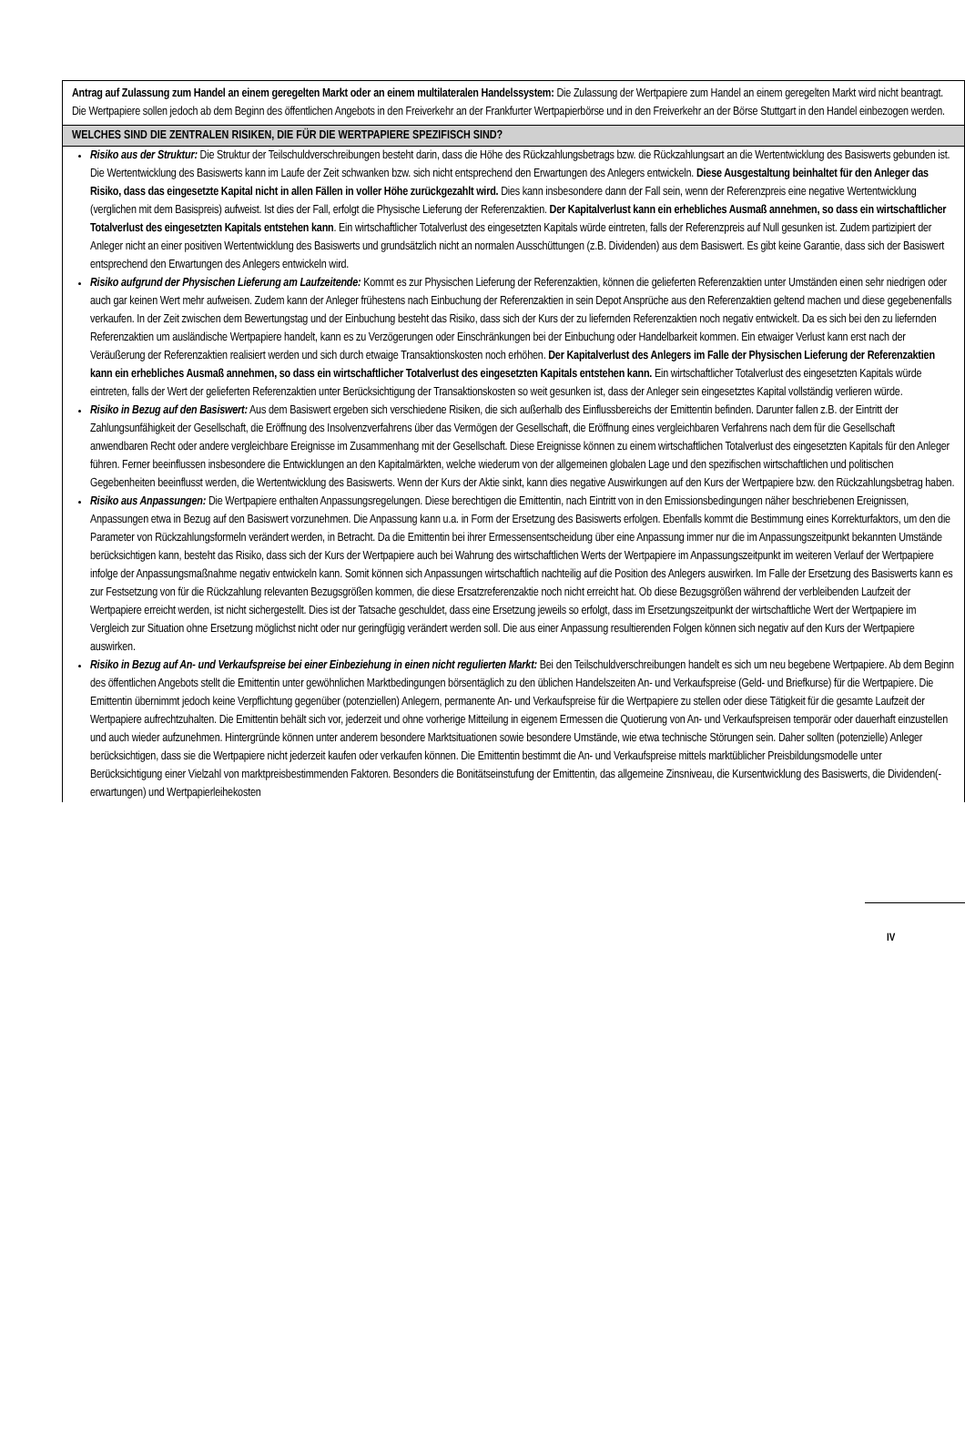Antrag auf Zulassung zum Handel an einem geregelten Markt oder an einem multilateralen Handelssystem: Die Zulassung der Wertpapiere zum Handel an einem geregelten Markt wird nicht beantragt. Die Wertpapiere sollen jedoch ab dem Beginn des öffentlichen Angebots in den Freiverkehr an der Frankfurter Wertpapierbörse und in den Freiverkehr an der Börse Stuttgart in den Handel einbezogen werden.
WELCHES SIND DIE ZENTRALEN RISIKEN, DIE FÜR DIE WERTPAPIERE SPEZIFISCH SIND?
Risiko aus der Struktur: Die Struktur der Teilschuldverschreibungen besteht darin, dass die Höhe des Rückzahlungsbetrags bzw. die Rückzahlungsart an die Wertentwicklung des Basiswerts gebunden ist. Die Wertentwicklung des Basiswerts kann im Laufe der Zeit schwanken bzw. sich nicht entsprechend den Erwartungen des Anlegers entwickeln. Diese Ausgestaltung beinhaltet für den Anleger das Risiko, dass das eingesetzte Kapital nicht in allen Fällen in voller Höhe zurückgezahlt wird. Dies kann insbesondere dann der Fall sein, wenn der Referenzpreis eine negative Wertentwicklung (verglichen mit dem Basispreis) aufweist. Ist dies der Fall, erfolgt die Physische Lieferung der Referenzaktien. Der Kapitalverlust kann ein erhebliches Ausmaß annehmen, so dass ein wirtschaftlicher Totalverlust des eingesetzten Kapitals entstehen kann. Ein wirtschaftlicher Totalverlust des eingesetzten Kapitals würde eintreten, falls der Referenzpreis auf Null gesunken ist. Zudem partizipiert der Anleger nicht an einer positiven Wertentwicklung des Basiswerts und grundsätzlich nicht an normalen Ausschüttungen (z.B. Dividenden) aus dem Basiswert. Es gibt keine Garantie, dass sich der Basiswert entsprechend den Erwartungen des Anlegers entwickeln wird.
Risiko aufgrund der Physischen Lieferung am Laufzeitende: Kommt es zur Physischen Lieferung der Referenzaktien, können die gelieferten Referenzaktien unter Umständen einen sehr niedrigen oder auch gar keinen Wert mehr aufweisen. Zudem kann der Anleger frühestens nach Einbuchung der Referenzaktien in sein Depot Ansprüche aus den Referenzaktien geltend machen und diese gegebenenfalls verkaufen. In der Zeit zwischen dem Bewertungstag und der Einbuchung besteht das Risiko, dass sich der Kurs der zu liefernden Referenzaktien noch negativ entwickelt. Da es sich bei den zu liefernden Referenzaktien um ausländische Wertpapiere handelt, kann es zu Verzögerungen oder Einschränkungen bei der Einbuchung oder Handelbarkeit kommen. Ein etwaiger Verlust kann erst nach der Veräußerung der Referenzaktien realisiert werden und sich durch etwaige Transaktionskosten noch erhöhen. Der Kapitalverlust des Anlegers im Falle der Physischen Lieferung der Referenzaktien kann ein erhebliches Ausmaß annehmen, so dass ein wirtschaftlicher Totalverlust des eingesetzten Kapitals entstehen kann. Ein wirtschaftlicher Totalverlust des eingesetzten Kapitals würde eintreten, falls der Wert der gelieferten Referenzaktien unter Berücksichtigung der Transaktionskosten so weit gesunken ist, dass der Anleger sein eingesetztes Kapital vollständig verlieren würde.
Risiko in Bezug auf den Basiswert: Aus dem Basiswert ergeben sich verschiedene Risiken, die sich außerhalb des Einflussbereichs der Emittentin befinden. Darunter fallen z.B. der Eintritt der Zahlungsunfähigkeit der Gesellschaft, die Eröffnung des Insolvenzverfahrens über das Vermögen der Gesellschaft, die Eröffnung eines vergleichbaren Verfahrens nach dem für die Gesellschaft anwendbaren Recht oder andere vergleichbare Ereignisse im Zusammenhang mit der Gesellschaft. Diese Ereignisse können zu einem wirtschaftlichen Totalverlust des eingesetzten Kapitals für den Anleger führen. Ferner beeinflussen insbesondere die Entwicklungen an den Kapitalmärkten, welche wiederum von der allgemeinen globalen Lage und den spezifischen wirtschaftlichen und politischen Gegebenheiten beeinflusst werden, die Wertentwicklung des Basiswerts. Wenn der Kurs der Aktie sinkt, kann dies negative Auswirkungen auf den Kurs der Wertpapiere bzw. den Rückzahlungsbetrag haben.
Risiko aus Anpassungen: Die Wertpapiere enthalten Anpassungsregelungen. Diese berechtigen die Emittentin, nach Eintritt von in den Emissionsbedingungen näher beschriebenen Ereignissen, Anpassungen etwa in Bezug auf den Basiswert vorzunehmen. Die Anpassung kann u.a. in Form der Ersetzung des Basiswerts erfolgen. Ebenfalls kommt die Bestimmung eines Korrekturfaktors, um den die Parameter von Rückzahlungsformeln verändert werden, in Betracht. Da die Emittentin bei ihrer Ermessensentscheidung über eine Anpassung immer nur die im Anpassungszeitpunkt bekannten Umstände berücksichtigen kann, besteht das Risiko, dass sich der Kurs der Wertpapiere auch bei Wahrung des wirtschaftlichen Werts der Wertpapiere im Anpassungszeitpunkt im weiteren Verlauf der Wertpapiere infolge der Anpassungsmaßnahme negativ entwickeln kann. Somit können sich Anpassungen wirtschaftlich nachteilig auf die Position des Anlegers auswirken. Im Falle der Ersetzung des Basiswerts kann es zur Festsetzung von für die Rückzahlung relevanten Bezugsgrößen kommen, die diese Ersatzreferenzaktie noch nicht erreicht hat. Ob diese Bezugsgrößen während der verbleibenden Laufzeit der Wertpapiere erreicht werden, ist nicht sichergestellt. Dies ist der Tatsache geschuldet, dass eine Ersetzung jeweils so erfolgt, dass im Ersetzungszeitpunkt der wirtschaftliche Wert der Wertpapiere im Vergleich zur Situation ohne Ersetzung möglichst nicht oder nur geringfügig verändert werden soll. Die aus einer Anpassung resultierenden Folgen können sich negativ auf den Kurs der Wertpapiere auswirken.
Risiko in Bezug auf An- und Verkaufspreise bei einer Einbeziehung in einen nicht regulierten Markt: Bei den Teilschuldverschreibungen handelt es sich um neu begebene Wertpapiere. Ab dem Beginn des öffentlichen Angebots stellt die Emittentin unter gewöhnlichen Marktbedingungen börsentäglich zu den üblichen Handelszeiten An- und Verkaufspreise (Geld- und Briefkurse) für die Wertpapiere. Die Emittentin übernimmt jedoch keine Verpflichtung gegenüber (potenziellen) Anlegern, permanente An- und Verkaufspreise für die Wertpapiere zu stellen oder diese Tätigkeit für die gesamte Laufzeit der Wertpapiere aufrechtzuhalten. Die Emittentin behält sich vor, jederzeit und ohne vorherige Mitteilung in eigenem Ermessen die Quotierung von An- und Verkaufspreisen temporär oder dauerhaft einzustellen und auch wieder aufzunehmen. Hintergründe können unter anderem besondere Marktsituationen sowie besondere Umstände, wie etwa technische Störungen sein. Daher sollten (potenzielle) Anleger berücksichtigen, dass sie die Wertpapiere nicht jederzeit kaufen oder verkaufen können. Die Emittentin bestimmt die An- und Verkaufspreise mittels marktüblicher Preisbildungsmodelle unter Berücksichtigung einer Vielzahl von marktpreisbestimmenden Faktoren. Besonders die Bonitätseinstufung der Emittentin, das allgemeine Zinsniveau, die Kursentwicklung des Basiswerts, die Dividenden(-erwartungen) und Wertpapierleihekosten
IV